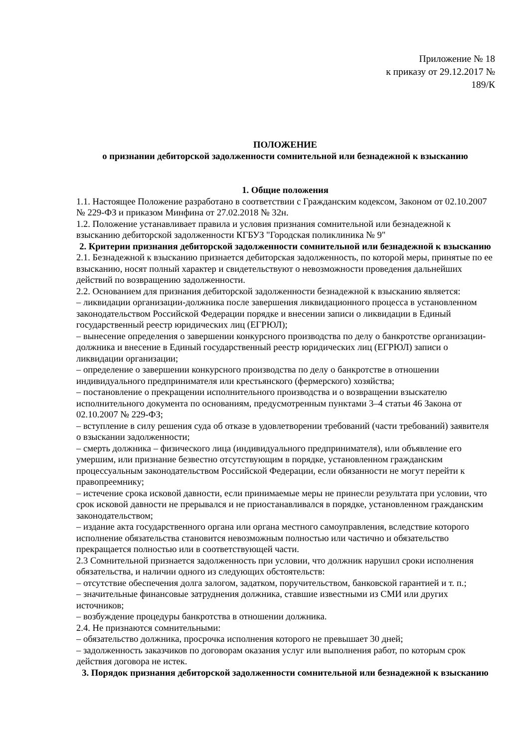Приложение № 18
к приказу от 29.12.2017 №
189/К
ПОЛОЖЕНИЕ
о признании дебиторской задолженности сомнительной или безнадежной к взысканию
1. Общие положения
1.1. Настоящее Положение разработано в соответствии с Гражданским кодексом, Законом от 02.10.2007 № 229-ФЗ и приказом Минфина от 27.02.2018 № 32н.
1.2. Положение устанавливает правила и условия признания сомнительной или безнадежной к взысканию дебиторской задолженности КГБУЗ "Городская поликлиника № 9"
2. Критерии признания дебиторской задолженности сомнительной или безнадежной к взысканию
2.1. Безнадежной к взысканию признается дебиторская задолженность, по которой меры, принятые по ее взысканию, носят полный характер и свидетельствуют о невозможности проведения дальнейших действий по возвращению задолженности.
2.2. Основанием для признания дебиторской задолженности безнадежной к взысканию является:
– ликвидации организации-должника после завершения ликвидационного процесса в установленном законодательством Российской Федерации порядке и внесении записи о ликвидации в Единый государственный реестр юридических лиц (ЕГРЮЛ);
– вынесение определения о завершении конкурсного производства по делу о банкротстве организации-должника и внесение в Единый государственный реестр юридических лиц (ЕГРЮЛ) записи о ликвидации организации;
– определение о завершении конкурсного производства по делу о банкротстве в отношении индивидуального предпринимателя или крестьянского (фермерского) хозяйства;
– постановление о прекращении исполнительного производства и о возвращении взыскателю исполнительного документа по основаниям, предусмотренным пунктами 3–4 статьи 46 Закона от 02.10.2007 № 229-ФЗ;
– вступление в силу решения суда об отказе в удовлетворении требований (части требований) заявителя о взыскании задолженности;
– смерть должника – физического лица (индивидуального предпринимателя), или объявление его умершим, или признание безвестно отсутствующим в порядке, установленном гражданским процессуальным законодательством Российской Федерации, если обязанности не могут перейти к правопреемнику;
– истечение срока исковой давности, если принимаемые меры не принесли результата при условии, что срок исковой давности не прерывался и не приостанавливался в порядке, установленном гражданским законодательством;
– издание акта государственного органа или органа местного самоуправления, вследствие которого исполнение обязательства становится невозможным полностью или частично и обязательство прекращается полностью или в соответствующей части.
2.3 Сомнительной признается задолженность при условии, что должник нарушил сроки исполнения обязательства, и наличии одного из следующих обстоятельств:
– отсутствие обеспечения долга залогом, задатком, поручительством, банковской гарантией и т. п.;
– значительные финансовые затруднения должника, ставшие известными из СМИ или других источников;
– возбуждение процедуры банкротства в отношении должника.
2.4. Не признаются сомнительными:
– обязательство должника, просрочка исполнения которого не превышает 30 дней;
– задолженность заказчиков по договорам оказания услуг или выполнения работ, по которым срок действия договора не истек.
3. Порядок признания дебиторской задолженности сомнительной или безнадежной к взысканию